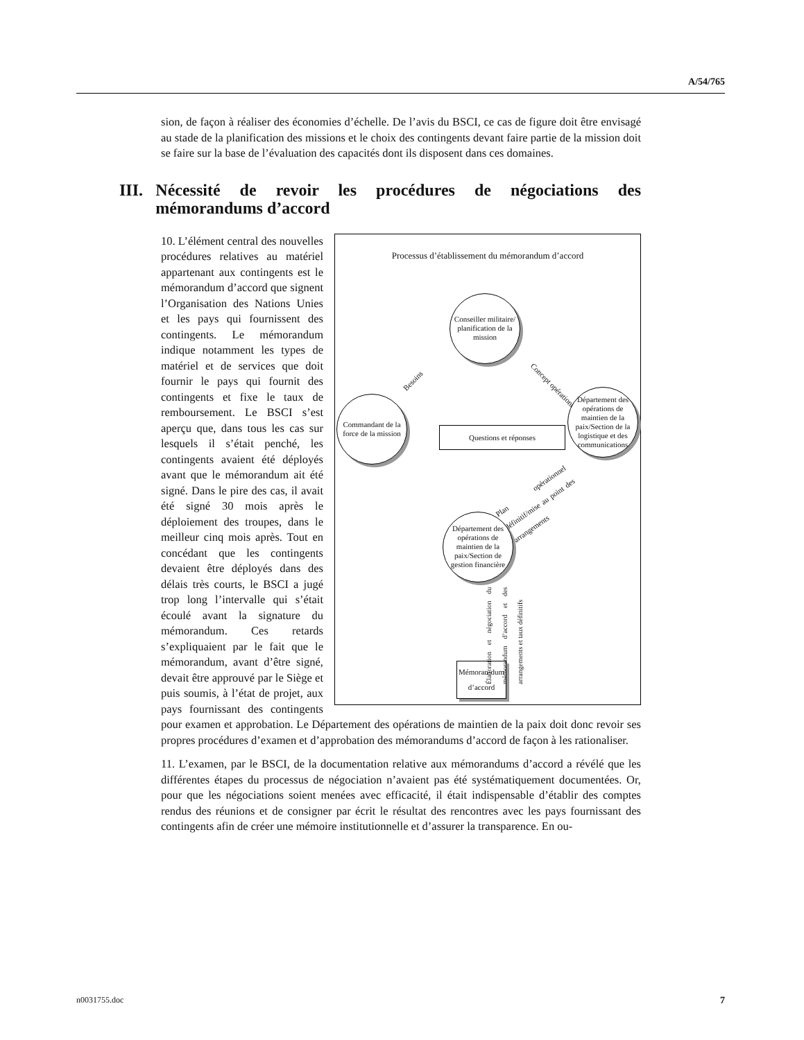A/54/765
sion, de façon à réaliser des économies d’échelle. De l’avis du BSCI, ce cas de figure doit être envisagé au stade de la planification des missions et le choix des contingents devant faire partie de la mission doit se faire sur la base de l’évaluation des capacités dont ils disposent dans ces domaines.
III. Nécessité de revoir les procédures de négociations des mémorandums d’accord
Processus d’établissement du mémorandum d’accord
Conseiller militaire/ planification de la mission
Besoins
Concept opérationnel
Commandant de la force de la mission
Questions et réponses
Département des opérations de maintien de la paix/Section de la logistique et des communications
Plan opérationnel définitif/mise au point des arrangements
Département des opérations de maintien de la paix/Section de gestion financière
Élaboration et négociation du mémorandum d’accord et des arrangements et taux définitifs
Mémoran-dum d’accord
10. L’élément central des nouvelles procédures relatives au matériel appartenant aux contingents est le mémorandum d’accord que signent l’Organisation des Nations Unies et les pays qui fournissent des contingents. Le mémorandum indique notamment les types de matériel et de services que doit fournir le pays qui fournit des contingents et fixe le taux de remboursement. Le BSCI s’est aperçu que, dans tous les cas sur lesquels il s’était penché, les contingents avaient été déployés avant que le mémorandum ait été signé. Dans le pire des cas, il avait été signé 30 mois après le déploiement des troupes, dans le meilleur cinq mois après. Tout en concédant que les contingents devaient être déployés dans des délais très courts, le BSCI a jugé trop long l’intervalle qui s’était écoulé avant la signature du mémorandum. Ces retards s’expliquaient par le fait que le mémorandum, avant d’être signé, devait être approuvé par le Siège et puis soumis, à l’état de projet, aux pays fournissant des contingents pour examen et approbation. Le Département des opérations de maintien de la paix doit donc revoir ses propres procédures d’examen et d’approbation des mémorandums d’accord de façon à les rationaliser.
11. L’examen, par le BSCI, de la documentation relative aux mémorandums d’accord a révélé que les différentes étapes du processus de négociation n’avaient pas été systématiquement documentées. Or, pour que les négociations soient menées avec efficacité, il était indispensable d’établir des comptes rendus des réunions et de consigner par écrit le résultat des rencontres avec les pays fournissant des contingents afin de créer une mémoire institutionnelle et d’assurer la transparence. En ou-
n0031755.doc 7